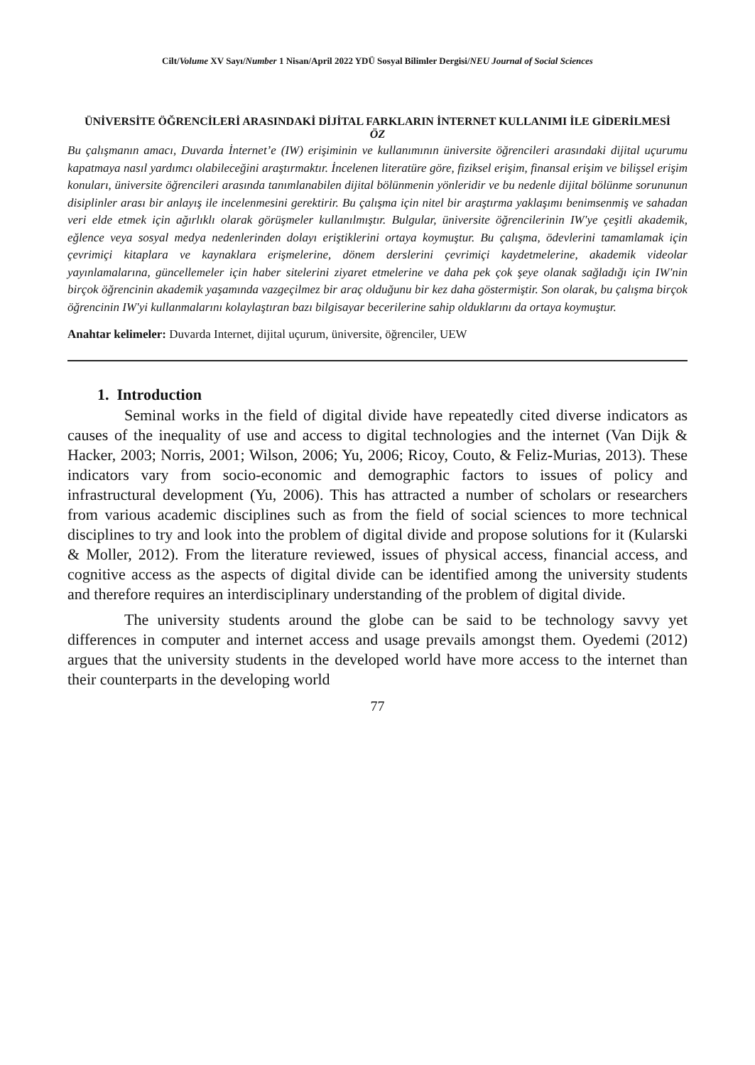Cilt/Volume XV Sayı/Number 1 Nisan/April 2022 YDÜ Sosyal Bilimler Dergisi/NEU Journal of Social Sciences
ÜNİVERSİTE ÖĞRENCİLERİ ARASINDAKİ DİJİTAL FARKLARIN İNTERNET KULLANIMI İLE GİDERİLMESİ
ÖZ
Bu çalışmanın amacı, Duvarda İnternet’e (IW) erişiminin ve kullanımının üniversite öğrencileri arasındaki dijital uçurumu kapatmaya nasıl yardımcı olabileceğini araştırmaktır. İncelenen literatüre göre, fiziksel erişim, finansal erişim ve bilişsel erişim konuları, üniversite öğrencileri arasında tanımlanabilen dijital bölünmenin yönleridir ve bu nedenle dijital bölünme sorununun disiplinler arası bir anlayış ile incelenmesini gerektirir. Bu çalışma için nitel bir araştırma yaklaşımı benimsenmiş ve sahadan veri elde etmek için ağırlıklı olarak görüşmeler kullanılmıştır. Bulgular, üniversite öğrencilerinin IW'ye çeşitli akademik, eğlence veya sosyal medya nedenlerinden dolayı eriştiklerini ortaya koymuştur. Bu çalışma, ödevlerini tamamlamak için çevrimiçi kitaplara ve kaynaklara erişmelerine, dönem derslerini çevrimiçi kaydetmelerine, akademik videolar yayınlamalarına, güncellemeler için haber sitelerini ziyaret etmelerine ve daha pek çok şeye olanak sağladığı için IW'nin birçok öğrencinin akademik yaşamında vazgeçilmez bir araç olduğunu bir kez daha göstermiştir. Son olarak, bu çalışma birçok öğrencinin IW'yi kullanmalarını kolaylaştıran bazı bilgisayar becerilerine sahip olduklarını da ortaya koymuştur.
Anahtar kelimeler: Duvarda Internet, dijital uçurum, üniversite, öğrenciler, UEW
1. Introduction
Seminal works in the field of digital divide have repeatedly cited diverse indicators as causes of the inequality of use and access to digital technologies and the internet (Van Dijk & Hacker, 2003; Norris, 2001; Wilson, 2006; Yu, 2006; Ricoy, Couto, & Feliz-Murias, 2013). These indicators vary from socio-economic and demographic factors to issues of policy and infrastructural development (Yu, 2006). This has attracted a number of scholars or researchers from various academic disciplines such as from the field of social sciences to more technical disciplines to try and look into the problem of digital divide and propose solutions for it (Kularski & Moller, 2012). From the literature reviewed, issues of physical access, financial access, and cognitive access as the aspects of digital divide can be identified among the university students and therefore requires an interdisciplinary understanding of the problem of digital divide.
The university students around the globe can be said to be technology savvy yet differences in computer and internet access and usage prevails amongst them. Oyedemi (2012) argues that the university students in the developed world have more access to the internet than their counterparts in the developing world
77